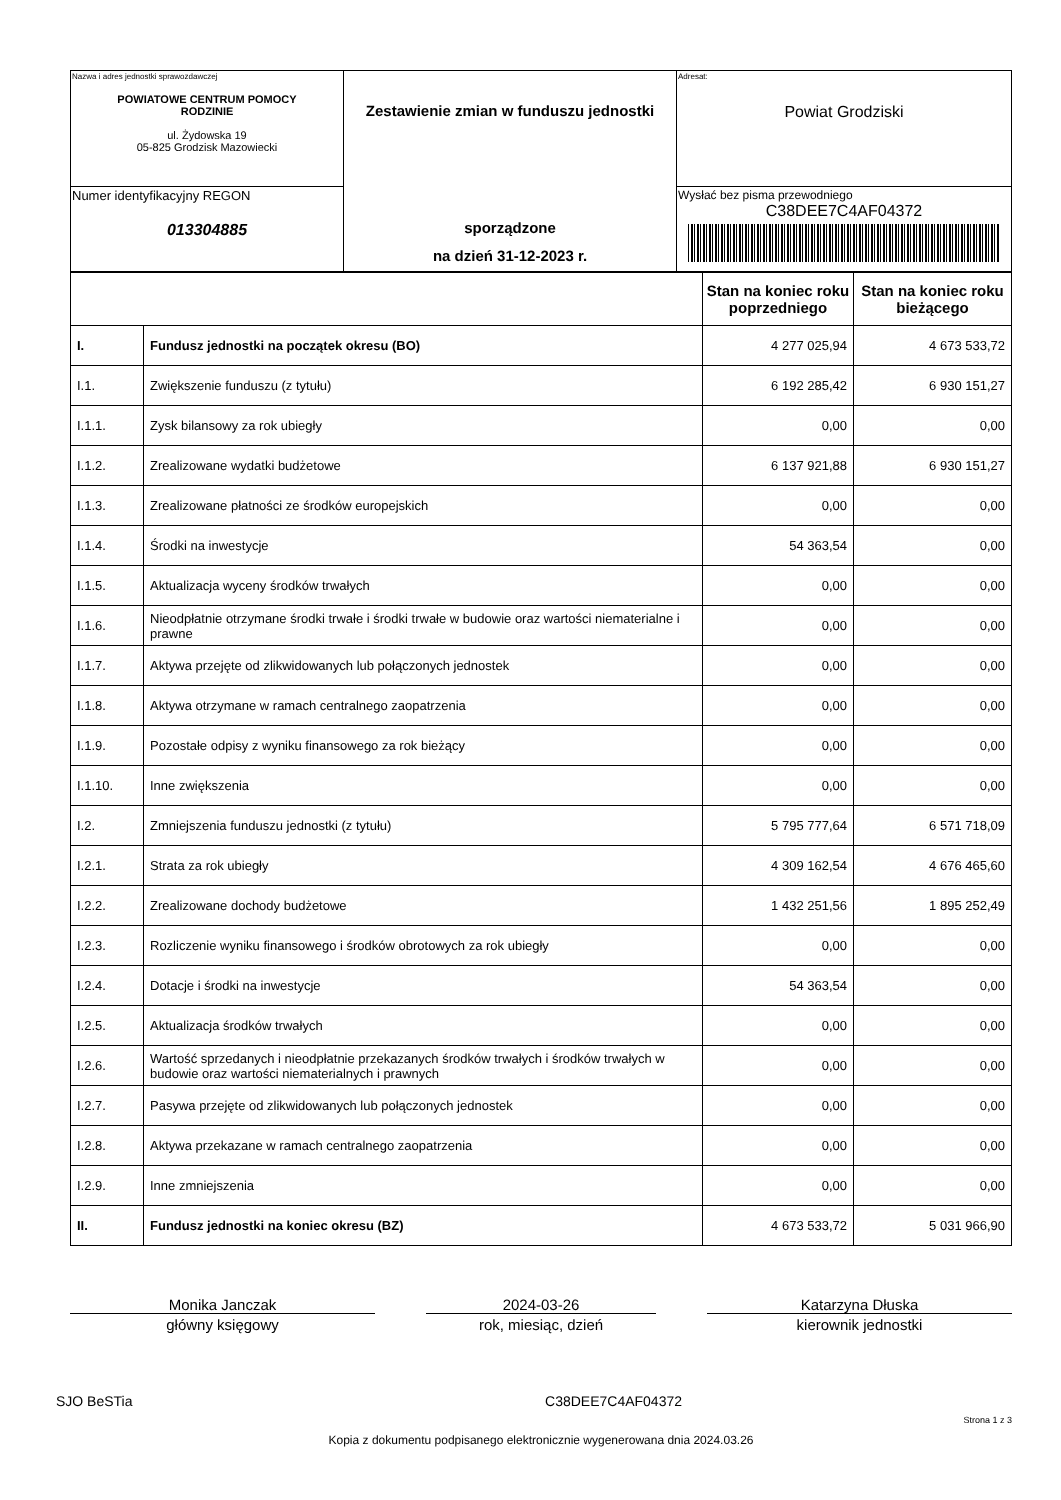| Nazwa i adres jednostki sprawozdawczej POWIATOWE CENTRUM POMOCY RODZINIE ul. Żydowska 19 05-825 Grodzisk Mazowiecki | Zestawienie zmian w funduszu jednostki sporządzone na dzień 31-12-2023 r. | Adresat: Powiat Grodziski |
| Numer identyfikacyjny REGON 013304885 | | Wysłać bez pisma przewodniego C38DEE7C4AF04372 |
| | | Stan na koniec roku poprzedniego | Stan na koniec roku bieżącego |
| --- | --- | --- | --- |
| I. | Fundusz jednostki na początek okresu (BO) | 4 277 025,94 | 4 673 533,72 |
| I.1. | Zwiększenie funduszu (z tytułu) | 6 192 285,42 | 6 930 151,27 |
| I.1.1. | Zysk bilansowy za rok ubiegły | 0,00 | 0,00 |
| I.1.2. | Zrealizowane wydatki budżetowe | 6 137 921,88 | 6 930 151,27 |
| I.1.3. | Zrealizowane płatności ze środków europejskich | 0,00 | 0,00 |
| I.1.4. | Środki na inwestycje | 54 363,54 | 0,00 |
| I.1.5. | Aktualizacja wyceny środków trwałych | 0,00 | 0,00 |
| I.1.6. | Nieodpłatnie otrzymane środki trwałe i środki trwałe w budowie oraz wartości niematerialne i prawne | 0,00 | 0,00 |
| I.1.7. | Aktywa przejęte od zlikwidowanych lub połączonych jednostek | 0,00 | 0,00 |
| I.1.8. | Aktywa otrzymane w ramach centralnego zaopatrzenia | 0,00 | 0,00 |
| I.1.9. | Pozostałe odpisy z wyniku finansowego za rok bieżący | 0,00 | 0,00 |
| I.1.10. | Inne zwiększenia | 0,00 | 0,00 |
| I.2. | Zmniejszenia funduszu jednostki (z tytułu) | 5 795 777,64 | 6 571 718,09 |
| I.2.1. | Strata za rok ubiegły | 4 309 162,54 | 4 676 465,60 |
| I.2.2. | Zrealizowane dochody budżetowe | 1 432 251,56 | 1 895 252,49 |
| I.2.3. | Rozliczenie wyniku finansowego i środków obrotowych za rok ubiegły | 0,00 | 0,00 |
| I.2.4. | Dotacje i środki na inwestycje | 54 363,54 | 0,00 |
| I.2.5. | Aktualizacja środków trwałych | 0,00 | 0,00 |
| I.2.6. | Wartość sprzedanych i nieodpłatnie przekazanych środków trwałych i środków trwałych w budowie oraz wartości niematerialnych i prawnych | 0,00 | 0,00 |
| I.2.7. | Pasywa przejęte od zlikwidowanych lub połączonych jednostek | 0,00 | 0,00 |
| I.2.8. | Aktywa przekazane w ramach centralnego zaopatrzenia | 0,00 | 0,00 |
| I.2.9. | Inne zmniejszenia | 0,00 | 0,00 |
| II. | Fundusz jednostki na koniec okresu (BZ) | 4 673 533,72 | 5 031 966,90 |
Monika Janczak
główny księgowy
2024-03-26
rok, miesiąc, dzień
Katarzyna Dłuska
kierownik jednostki
SJO BeSTia C38DEE7C4AF04372
Strona 1 z 3
Kopia z dokumentu podpisanego elektronicznie wygenerowana dnia 2024.03.26